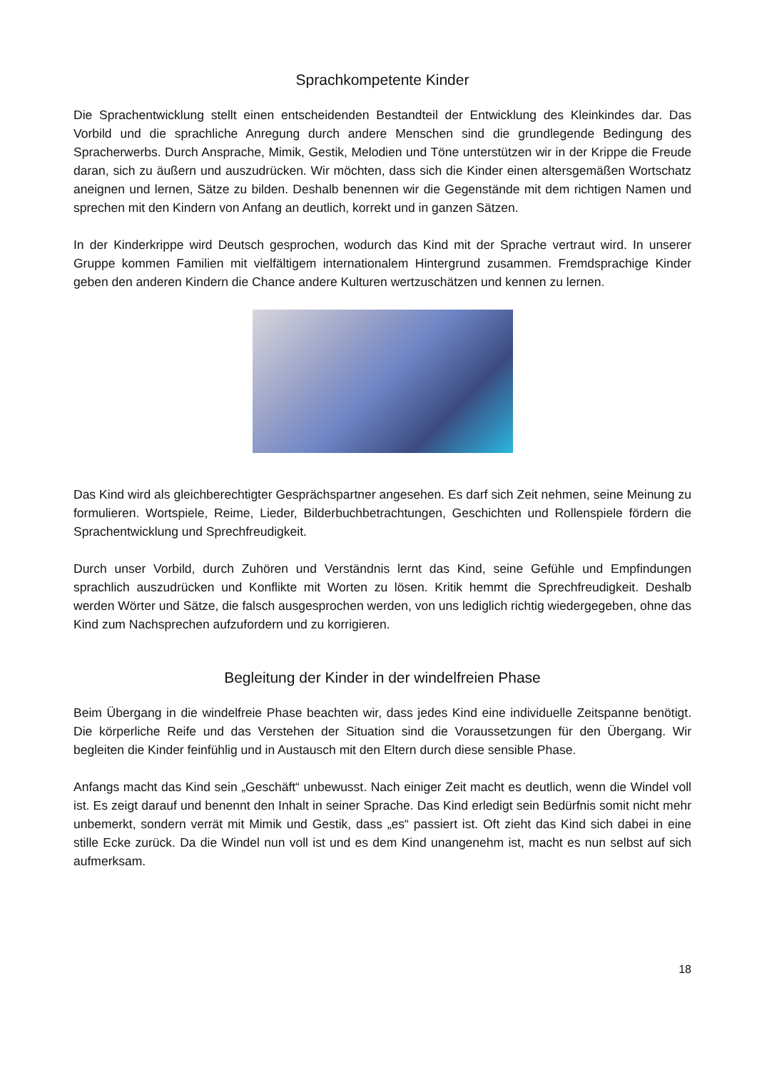Sprachkompetente Kinder
Die Sprachentwicklung stellt einen entscheidenden Bestandteil der Entwicklung des Kleinkindes dar. Das Vorbild und die sprachliche Anregung durch andere Menschen sind die grundlegende Bedingung des Spracherwerbs. Durch Ansprache, Mimik, Gestik, Melodien und Töne unterstützen wir in der Krippe die Freude daran, sich zu äußern und auszudrücken. Wir möchten, dass sich die Kinder einen altersgemäßen Wortschatz aneignen und lernen, Sätze zu bilden. Deshalb benennen wir die Gegenstände mit dem richtigen Namen und sprechen mit den Kindern von Anfang an deutlich, korrekt und in ganzen Sätzen.
In der Kinderkrippe wird Deutsch gesprochen, wodurch das Kind mit der Sprache vertraut wird. In unserer Gruppe kommen Familien mit vielfältigem internationalem Hintergrund zusammen. Fremdsprachige Kinder geben den anderen Kindern die Chance andere Kulturen wertzuschätzen und kennen zu lernen.
Das Kind wird als gleichberechtigter Gesprächspartner angesehen. Es darf sich Zeit nehmen, seine Meinung zu formulieren. Wortspiele, Reime, Lieder, Bilderbuchbetrachtungen, Geschichten und Rollenspiele fördern die Sprachentwicklung und Sprechfreudigkeit.
Durch unser Vorbild, durch Zuhören und Verständnis lernt das Kind, seine Gefühle und Empfindungen sprachlich auszudrücken und Konflikte mit Worten zu lösen. Kritik hemmt die Sprechfreudigkeit. Deshalb werden Wörter und Sätze, die falsch ausgesprochen werden, von uns lediglich richtig wiedergegeben, ohne das Kind zum Nachsprechen aufzufordern und zu korrigieren.
Begleitung der Kinder in der windelfreien Phase
Beim Übergang in die windelfreie Phase beachten wir, dass jedes Kind eine individuelle Zeitspanne benötigt. Die körperliche Reife und das Verstehen der Situation sind die Voraussetzungen für den Übergang. Wir begleiten die Kinder feinfühlig und in Austausch mit den Eltern durch diese sensible Phase.
Anfangs macht das Kind sein „Geschäft“ unbewusst. Nach einiger Zeit macht es deutlich, wenn die Windel voll ist. Es zeigt darauf und benennt den Inhalt in seiner Sprache. Das Kind erledigt sein Bedürfnis somit nicht mehr unbemerkt, sondern verrät mit Mimik und Gestik, dass „es“ passiert ist. Oft zieht das Kind sich dabei in eine stille Ecke zurück. Da die Windel nun voll ist und es dem Kind unangenehm ist, macht es nun selbst auf sich aufmerksam.
18